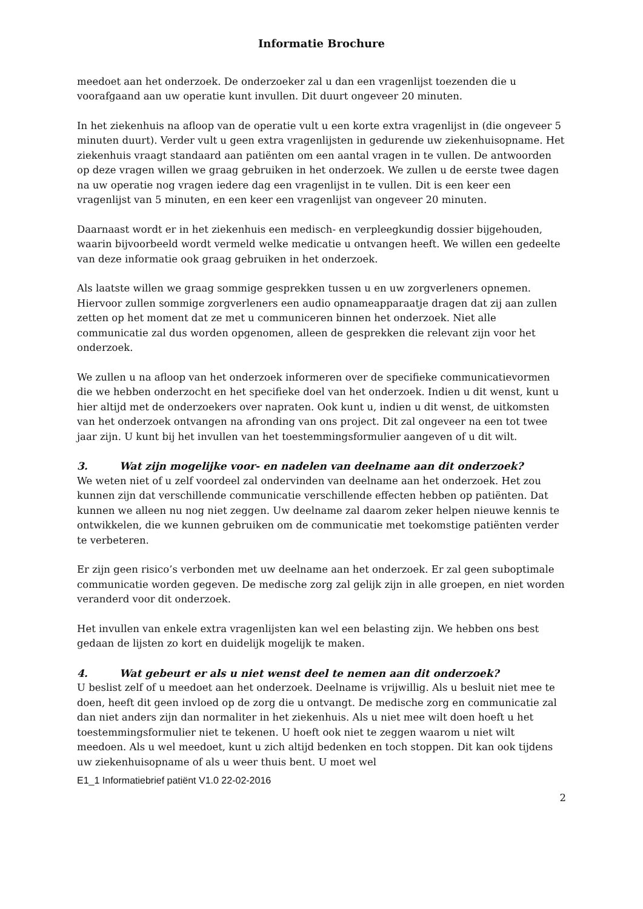Informatie Brochure
meedoet aan het onderzoek. De onderzoeker zal u dan een vragenlijst toezenden die u voorafgaand aan uw operatie kunt invullen. Dit duurt ongeveer 20 minuten.
In het ziekenhuis na afloop van de operatie vult u een korte extra vragenlijst in (die ongeveer 5 minuten duurt). Verder vult u geen extra vragenlijsten in gedurende uw ziekenhuisopname. Het ziekenhuis vraagt standaard aan patiënten om een aantal vragen in te vullen. De antwoorden op deze vragen willen we graag gebruiken in het onderzoek. We zullen u de eerste twee dagen na uw operatie nog vragen iedere dag een vragenlijst in te vullen. Dit is een keer een vragenlijst van 5 minuten, en een keer een vragenlijst van ongeveer 20 minuten.
Daarnaast wordt er in het ziekenhuis een medisch- en verpleegkundig dossier bijgehouden, waarin bijvoorbeeld wordt vermeld welke medicatie u ontvangen heeft. We willen een gedeelte van deze informatie ook graag gebruiken in het onderzoek.
Als laatste willen we graag sommige gesprekken tussen u en uw zorgverleners opnemen. Hiervoor zullen sommige zorgverleners een audio opnameapparaatje dragen dat zij aan zullen zetten op het moment dat ze met u communiceren binnen het onderzoek. Niet alle communicatie zal dus worden opgenomen, alleen de gesprekken die relevant zijn voor het onderzoek.
We zullen u na afloop van het onderzoek informeren over de specifieke communicatievormen die we hebben onderzocht en het specifieke doel van het onderzoek. Indien u dit wenst, kunt u hier altijd met de onderzoekers over napraten. Ook kunt u, indien u dit wenst, de uitkomsten van het onderzoek ontvangen na afronding van ons project. Dit zal ongeveer na een tot twee jaar zijn. U kunt bij het invullen van het toestemmingsformulier aangeven of u dit wilt.
3. Wat zijn mogelijke voor- en nadelen van deelname aan dit onderzoek?
We weten niet of u zelf voordeel zal ondervinden van deelname aan het onderzoek. Het zou kunnen zijn dat verschillende communicatie verschillende effecten hebben op patiënten. Dat kunnen we alleen nu nog niet zeggen. Uw deelname zal daarom zeker helpen nieuwe kennis te ontwikkelen, die we kunnen gebruiken om de communicatie met toekomstige patiënten verder te verbeteren.
Er zijn geen risico’s verbonden met uw deelname aan het onderzoek. Er zal geen suboptimale communicatie worden gegeven. De medische zorg zal gelijk zijn in alle groepen, en niet worden veranderd voor dit onderzoek.
Het invullen van enkele extra vragenlijsten kan wel een belasting zijn. We hebben ons best gedaan de lijsten zo kort en duidelijk mogelijk te maken.
4. Wat gebeurt er als u niet wenst deel te nemen aan dit onderzoek?
U beslist zelf of u meedoet aan het onderzoek. Deelname is vrijwillig. Als u besluit niet mee te doen, heeft dit geen invloed op de zorg die u ontvangt. De medische zorg en communicatie zal dan niet anders zijn dan normaliter in het ziekenhuis. Als u niet mee wilt doen hoeft u het toestemmingsformulier niet te tekenen. U hoeft ook niet te zeggen waarom u niet wilt meedoen. Als u wel meedoet, kunt u zich altijd bedenken en toch stoppen. Dit kan ook tijdens uw ziekenhuisopname of als u weer thuis bent. U moet wel
E1_1 Informatiebrief patiënt V1.0 22-02-2016
2